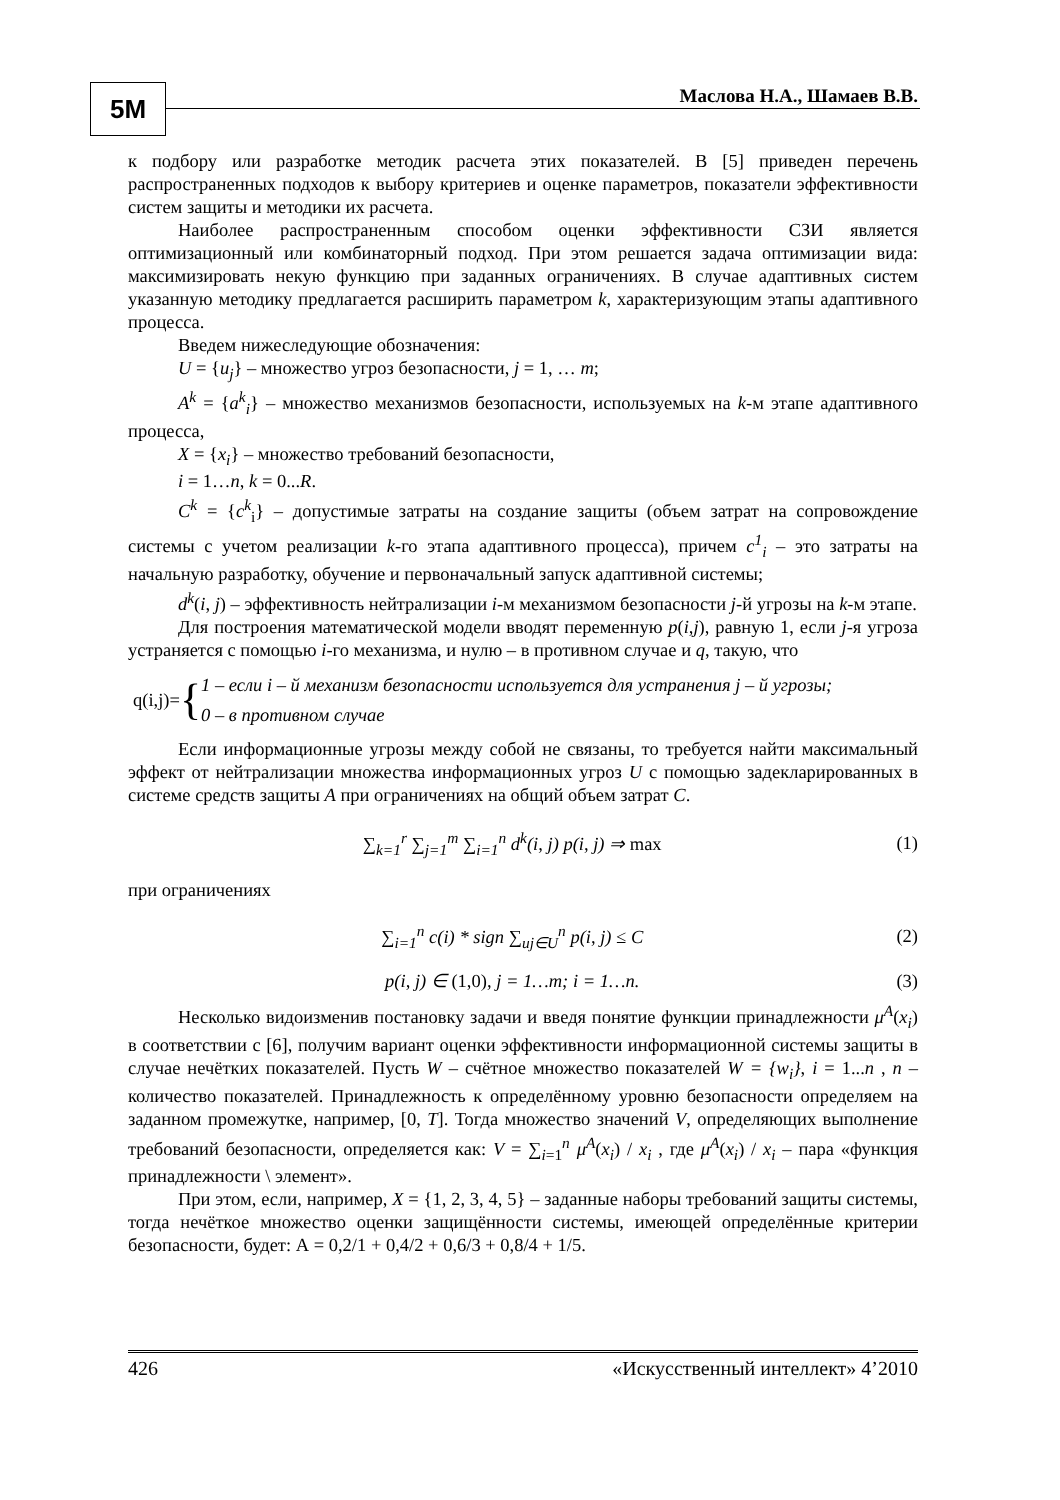5M Маслова Н.А., Шамаев В.В.
к подбору или разработке методик расчета этих показателей. В [5] приведен перечень распространенных подходов к выбору критериев и оценке параметров, показатели эффективности систем защиты и методики их расчета.
Наиболее распространенным способом оценки эффективности СЗИ является оптимизационный или комбинаторный подход. При этом решается задача оптимизации вида: максимизировать некую функцию при заданных ограничениях. В случае адаптивных систем указанную методику предлагается расширить параметром k, характеризующим этапы адаптивного процесса.
Введем нижеследующие обозначения:
U = {u<sub>j</sub>} – множество угроз безопасности, j = 1, … m;
A<sup>k</sup> = {a<sup>k</sup><sub>i</sub>} – множество механизмов безопасности, используемых на k-м этапе адаптивного процесса,
X = {x<sub>i</sub>} – множество требований безопасности,
i = 1…n, k = 0...R.
C<sup>k</sup> = {c<sup>k</sup><sub>i</sub>} – допустимые затраты на создание защиты (объем затрат на сопровождение системы с учетом реализации k-го этапа адаптивного процесса), причем c<sup>1</sup><sub>i</sub> – это затраты на начальную разработку, обучение и первоначальный запуск адаптивной системы;
d<sup>k</sup>(i, j) – эффективность нейтрализации i-м механизмом безопасности j-й угрозы на k-м этапе.
Для построения математической модели вводят переменную p(i,j), равную 1, если j-я угроза устраняется с помощью i-го механизма, и нулю – в противном случае и q, такую, что
q(i,j)= { 1 – если i – й механизм безопасности используется для устранения j – й угрозы;
0 – в противном случае
Если информационные угрозы между собой не связаны, то требуется найти максимальный эффект от нейтрализации множества информационных угроз U с помощью задекларированных в системе средств защиты A при ограничениях на общий объем затрат C.
∑<sub>k=1</sub><sup>r</sup> ∑<sub>j=1</sub><sup>m</sup> ∑<sub>i=1</sub><sup>n</sup> d<sup>k</sup>(i, j) p(i, j) ⇒ max (1)
при ограничениях
∑<sub>i=1</sub><sup>n</sup> c(i) * sign ∑<sub>uj∈U</sub><sup>n</sup> p(i, j) ≤ C (2)
p(i, j) ∈ (1,0), j = 1…m; i = 1…n. (3)
Несколько видоизменив постановку задачи и введя понятие функции принадлежности μ<sup>A</sup>(x<sub>i</sub>) в соответствии с [6], получим вариант оценки эффективности информационной системы защиты в случае нечётких показателей. Пусть W – счётное множество показателей W = {w<sub>i</sub>}, i = 1...n , n – количество показателей. Принадлежность к определённому уровню безопасности определяем на заданном промежутке, например, [0, T]. Тогда множество значений V, определяющих выполнение требований безопасности, определяется как: V = ∑<sub>i=1</sub><sup>n</sup> μ<sup>A</sup>(x<sub>i</sub>) / x<sub>i</sub> , где μ<sup>A</sup>(x<sub>i</sub>) / x<sub>i</sub> – пара «функция принадлежности \ элемент».
При этом, если, например, X = {1, 2, 3, 4, 5} – заданные наборы требований защиты системы, тогда нечёткое множество оценки защищённости системы, имеющей определённые критерии безопасности, будет: А = 0,2/1 + 0,4/2 + 0,6/3 + 0,8/4 + 1/5.
426 «Искусственный интеллект» 4’2010